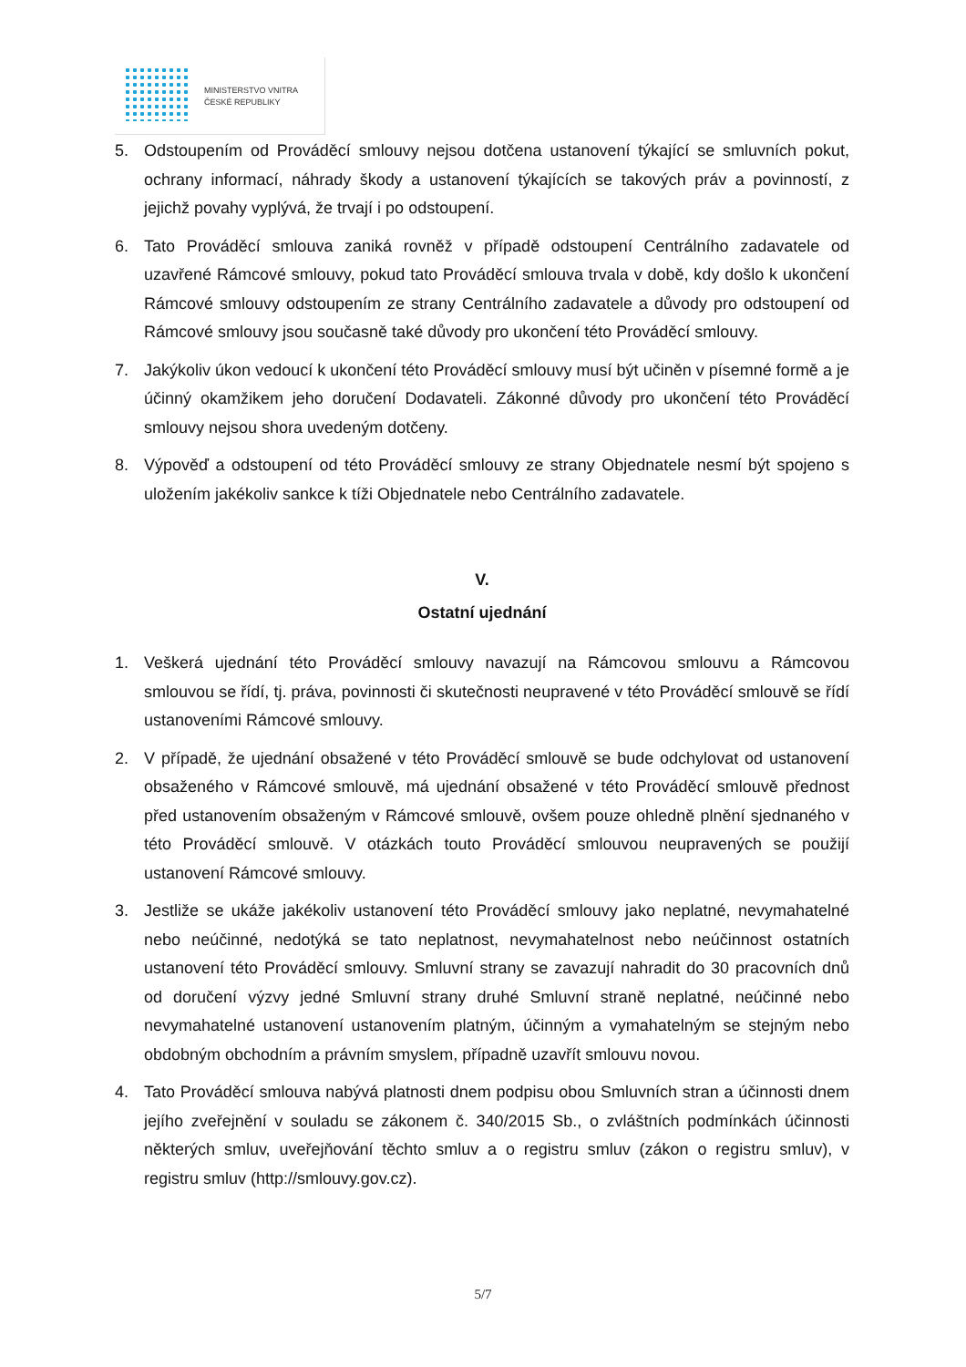MINISTERSTVO VNITRA
ČESKÉ REPUBLIKY
5. Odstoupením od Prováděcí smlouvy nejsou dotčena ustanovení týkající se smluvních pokut, ochrany informací, náhrady škody a ustanovení týkajících se takových práv a povinností, z jejichž povahy vyplývá, že trvají i po odstoupení.
6. Tato Prováděcí smlouva zaniká rovněž v případě odstoupení Centrálního zadavatele od uzavřené Rámcové smlouvy, pokud tato Prováděcí smlouva trvala v době, kdy došlo k ukončení Rámcové smlouvy odstoupením ze strany Centrálního zadavatele a důvody pro odstoupení od Rámcové smlouvy jsou současně také důvody pro ukončení této Prováděcí smlouvy.
7. Jakýkoliv úkon vedoucí k ukončení této Prováděcí smlouvy musí být učiněn v písemné formě a je účinný okamžikem jeho doručení Dodavateli. Zákonné důvody pro ukončení této Prováděcí smlouvy nejsou shora uvedeným dotčeny.
8. Výpověď a odstoupení od této Prováděcí smlouvy ze strany Objednatele nesmí být spojeno s uložením jakékoliv sankce k tíži Objednatele nebo Centrálního zadavatele.
V.
Ostatní ujednání
1. Veškerá ujednání této Prováděcí smlouvy navazují na Rámcovou smlouvu a Rámcovou smlouvou se řídí, tj. práva, povinnosti či skutečnosti neupravené v této Prováděcí smlouvě se řídí ustanoveními Rámcové smlouvy.
2. V případě, že ujednání obsažené v této Prováděcí smlouvě se bude odchylovat od ustanovení obsaženého v Rámcové smlouvě, má ujednání obsažené v této Prováděcí smlouvě přednost před ustanovením obsaženým v Rámcové smlouvě, ovšem pouze ohledně plnění sjednaného v této Prováděcí smlouvě. V otázkách touto Prováděcí smlouvou neupravených se použijí ustanovení Rámcové smlouvy.
3. Jestliže se ukáže jakékoliv ustanovení této Prováděcí smlouvy jako neplatné, nevymahatelné nebo neúčinné, nedotýká se tato neplatnost, nevymahatelnost nebo neúčinnost ostatních ustanovení této Prováděcí smlouvy. Smluvní strany se zavazují nahradit do 30 pracovních dnů od doručení výzvy jedné Smluvní strany druhé Smluvní straně neplatné, neúčinné nebo nevymahatelné ustanovení ustanovením platným, účinným a vymahatelným se stejným nebo obdobným obchodním a právním smyslem, případně uzavřít smlouvu novou.
4. Tato Prováděcí smlouva nabývá platnosti dnem podpisu obou Smluvních stran a účinnosti dnem jejího zveřejnění v souladu se zákonem č. 340/2015 Sb., o zvláštních podmínkách účinnosti některých smluv, uveřejňování těchto smluv a o registru smluv (zákon o registru smluv), v registru smluv (http://smlouvy.gov.cz).
5/7